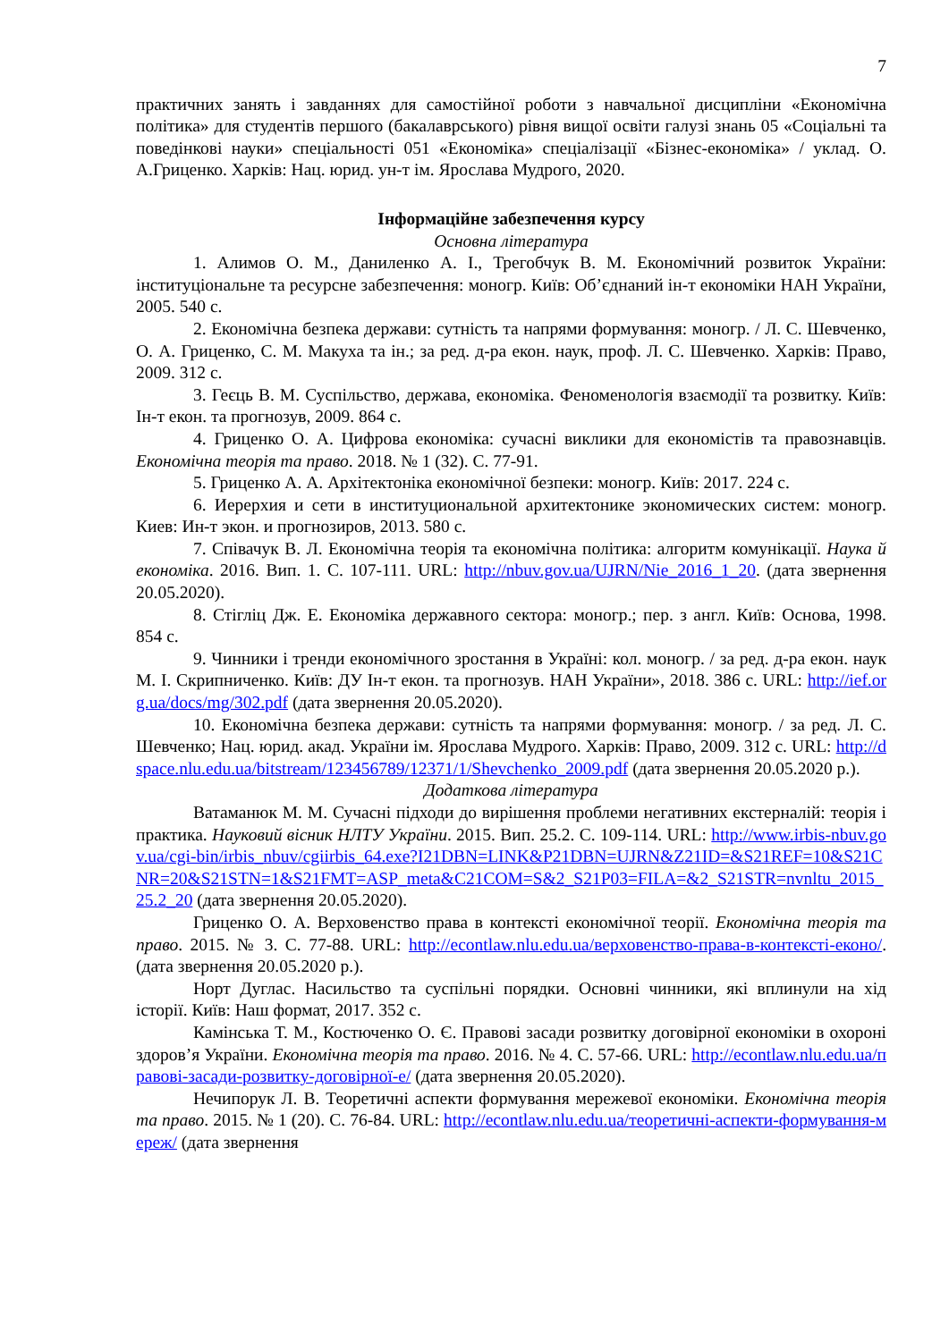7
практичних занять і завданнях для самостійної роботи з навчальної дисципліни «Економічна політика» для студентів першого (бакалаврського) рівня вищої освіти галузі знань 05 «Соціальні та поведінкові науки» спеціальності 051 «Економіка» спеціалізації «Бізнес-економіка» / уклад. О. А.Гриценко. Харків: Нац. юрид. ун-т ім. Ярослава Мудрого, 2020.
Інформаційне забезпечення курсу
Основна література
1. Алимов О. М., Даниленко А. І., Трегобчук В. М. Економічний розвиток України: інституціональне та ресурсне забезпечення: моногр. Київ: Об’єднаний ін-т економіки НАН України, 2005. 540 с.
2. Економічна безпека держави: сутність та напрями формування: моногр. / Л. С. Шевченко, О. А. Гриценко, С. М. Макуха та ін.; за ред. д-ра екон. наук, проф. Л. С. Шевченко. Харків: Право, 2009. 312 с.
3. Геєць В. М. Суспільство, держава, економіка. Феноменологія взаємодії та розвитку. Київ: Ін-т екон. та прогнозув, 2009. 864 с.
4. Гриценко О. А. Цифрова економіка: сучасні виклики для економістів та правознавців. Економічна теорія та право. 2018. № 1 (32). С. 77-91.
5. Гриценко А. А. Архітектоніка економічної безпеки: моногр. Київ: 2017. 224 с.
6. Иерерхия и сети в институциональной архитектонике экономических систем: моногр. Киев: Ин-т экон. и прогнозиров, 2013. 580 с.
7. Співачук В. Л. Економічна теорія та економічна політика: алгоритм комунікації. Наука й економіка. 2016. Вип. 1. С. 107-111. URL: http://nbuv.gov.ua/UJRN/Nie_2016_1_20. (дата звернення 20.05.2020).
8. Стігліц Дж. Е. Економіка державного сектора: моногр.; пер. з англ. Київ: Основа, 1998. 854 с.
9. Чинники і тренди економічного зростання в Україні: кол. моногр. / за ред. д-ра екон. наук М. І. Скрипниченко. Київ: ДУ Ін-т екон. та прогнозув. НАН України», 2018. 386 с. URL: http://ief.org.ua/docs/mg/302.pdf (дата звернення 20.05.2020).
10. Економічна безпека держави: сутність та напрями формування: моногр. / за ред. Л. С. Шевченко; Нац. юрид. акад. України ім. Ярослава Мудрого. Харків: Право, 2009. 312 с. URL: http://dspace.nlu.edu.ua/bitstream/123456789/12371/1/Shevchenko_2009.pdf (дата звернення 20.05.2020 р.).
Додаткова література
Ватаманюк М. М. Сучасні підходи до вирішення проблеми негативних екстерналій: теорія і практика. Науковий вісник НЛТУ України. 2015. Вип. 25.2. С. 109-114. URL: http://www.irbis-nbuv.gov.ua/cgi-bin/irbis_nbuv/cgiirbis_64.exe?I21DBN=LINK&P21DBN=UJRN&Z21ID=&S21REF=10&S21CNR=20&S21STN=1&S21FMT=ASP_meta&C21COM=S&2_S21P03=FILA=&2_S21STR=nvnltu_2015_25.2_20 (дата звернення 20.05.2020).
Гриценко О. А. Верховенство права в контексті економічної теорії. Економічна теорія та право. 2015. № 3. С. 77-88. URL: http://econtlaw.nlu.edu.ua/верховенство-права-в-контексті-еконо/.(дата звернення 20.05.2020 р.).
Норт Дуглас. Насильство та суспільні порядки. Основні чинники, які вплинули на хід історії. Київ: Наш формат, 2017. 352 с.
Камінська Т. М., Костюченко О. Є. Правові засади розвитку договірної економіки в охороні здоров’я України. Економічна теорія та право. 2016. № 4. С. 57-66. URL: http://econtlaw.nlu.edu.ua/правові-засади-розвитку-договірної-е/ (дата звернення 20.05.2020).
Нечипорук Л. В. Теоретичні аспекти формування мережевої економіки. Економічна теорія та право. 2015. № 1 (20). С. 76-84. URL: http://econtlaw.nlu.edu.ua/теоретичні-аспекти-формування-мереж/ (дата звернення